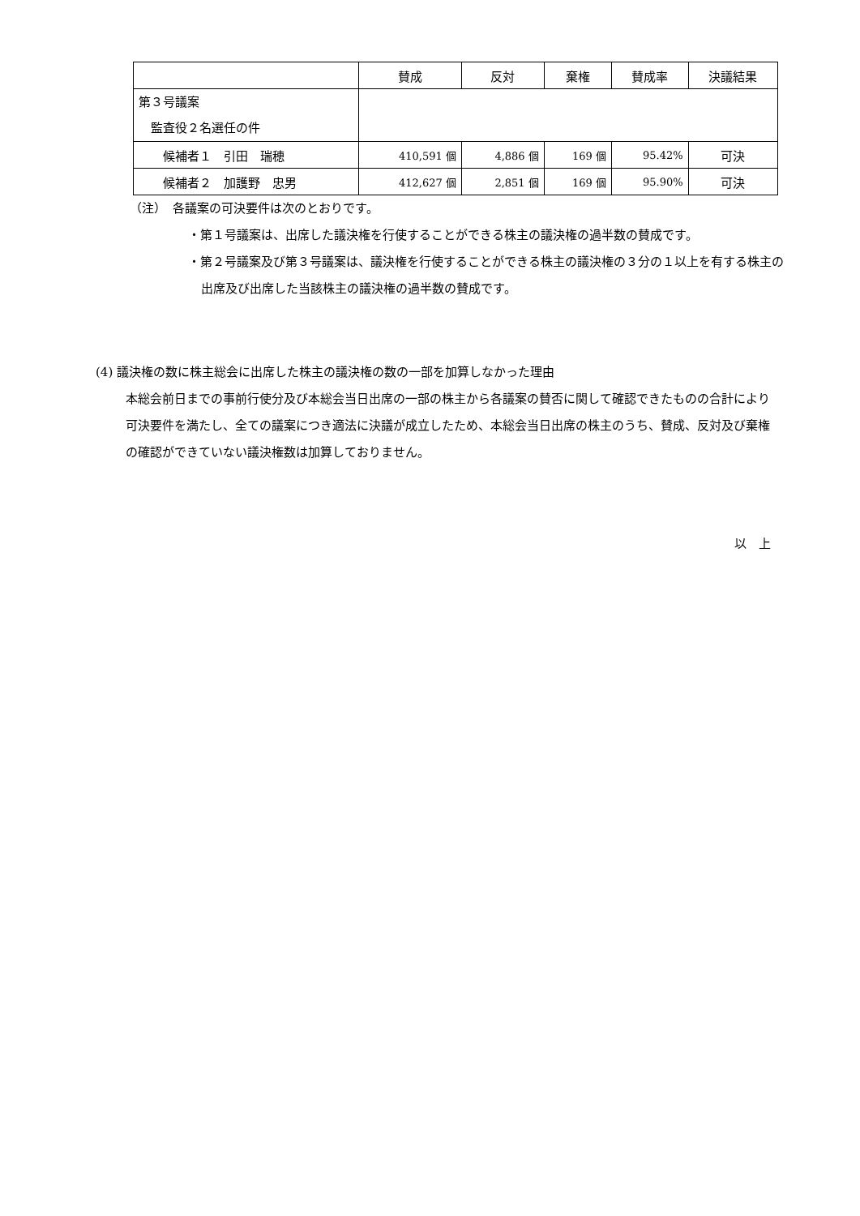| | 賛成 | 反対 | 棄権 | 賛成率 | 決議結果 |
| --- | --- | --- | --- | --- | --- |
| 第３号議案 監査役２名選任の件 | | | | | |
| 候補者１ 引田 瑞穂 | 410,591 個 | 4,886 個 | 169 個 | 95.42% | 可決 |
| 候補者２ 加護野 忠男 | 412,627 個 | 2,851 個 | 169 個 | 95.90% | 可決 |
（注）　各議案の可決要件は次のとおりです。
・第１号議案は、出席した議決権を行使することができる株主の議決権の過半数の賛成です。
・第２号議案及び第３号議案は、議決権を行使することができる株主の議決権の３分の１以上を有する株主の出席及び出席した当該株主の議決権の過半数の賛成です。
(4) 議決権の数に株主総会に出席した株主の議決権の数の一部を加算しなかった理由
本総会前日までの事前行使分及び本総会当日出席の一部の株主から各議案の賛否に関して確認できたものの合計により可決要件を満たし、全ての議案につき適法に決議が成立したため、本総会当日出席の株主のうち、賛成、反対及び棄権の確認ができていない議決権数は加算しておりません。
以　上